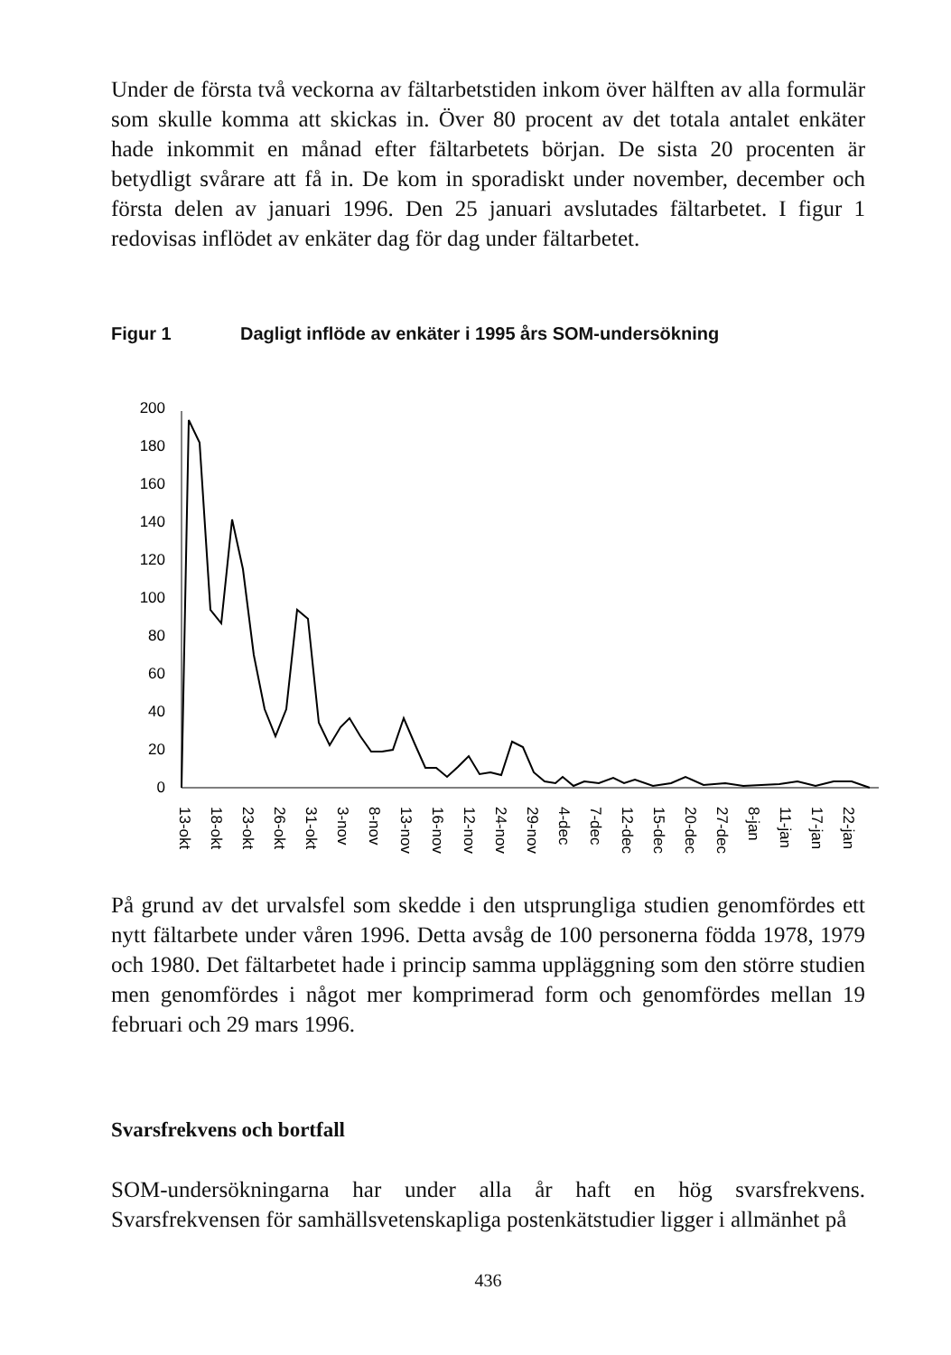Under de första två veckorna av fältarbetstiden inkom över hälften av alla formulär som skulle komma att skickas in. Över 80 procent av det totala antalet enkäter hade inkommit en månad efter fältarbetets början. De sista 20 procenten är betydligt svårare att få in. De kom in sporadiskt under november, december och första delen av januari 1996. Den 25 januari avslutades fältarbetet. I figur 1 redovisas inflödet av enkäter dag för dag under fältarbetet.
Figur 1 Dagligt inflöde av enkäter i 1995 års SOM-undersökning
200
180
160
140
120
100
80
60
40
20
0
13-okt
18-okt
23-okt
26-okt
31-okt
3-nov
8-nov
13-nov
16-nov
12-nov
24-nov
29-nov
4-dec
7-dec
12-dec
15-dec
20-dec
27-dec
8-jan
11-jan
17-jan
22-jan
På grund av det urvalsfel som skedde i den utsprungliga studien genomfördes ett nytt fältarbete under våren 1996. Detta avsåg de 100 personerna födda 1978, 1979 och 1980. Det fältarbetet hade i princip samma uppläggning som den större studien men genomfördes i något mer komprimerad form och genomfördes mellan 19 februari och 29 mars 1996.
Svarsfrekvens och bortfall
SOM-undersökningarna har under alla år haft en hög svarsfrekvens. Svarsfrekvensen för samhällsvetenskapliga postenkätstudier ligger i allmänhet på
436